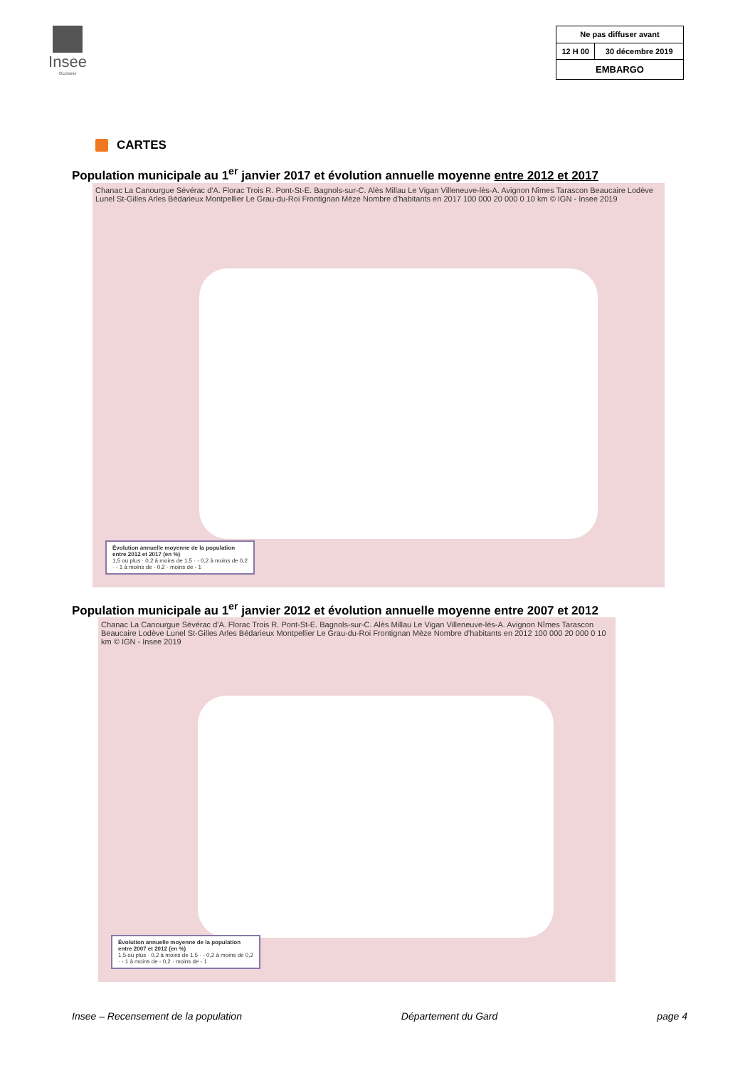Insee
Occitanie
| Ne pas diffuser avant | |
| 12 H 00 | 30 décembre 2019 |
| EMBARGO | |
CARTES
Population municipale au 1<sup>er</sup> janvier 2017 et évolution annuelle moyenne entre 2012 et 2017
Chanac La Canourgue Sévérac d'A. Florac Trois R. Pont-St-E. Bagnols-sur-C. Alès Millau Le Vigan Villeneuve-lès-A. Avignon Nîmes Tarascon Beaucaire Lodève Lunel St-Gilles Arles Bédarieux Montpellier Le Grau-du-Roi Frontignan Mèze Nombre d'habitants en 2017 100 000 20 000 0 10 km © IGN - Insee 2019
Évolution annuelle moyenne de la population entre 2012 et 2017 (en %)
1,5 ou plus · 0,2 à moins de 1,5 · - 0,2 à moins de 0,2 · - 1 à moins de - 0,2 · moins de - 1
Population municipale au 1<sup>er</sup> janvier 2012 et évolution annuelle moyenne entre 2007 et 2012
Chanac La Canourgue Sévérac d'A. Florac Trois R. Pont-St-E. Bagnols-sur-C. Alès Millau Le Vigan Villeneuve-lès-A. Avignon Nîmes Tarascon Beaucaire Lodève Lunel St-Gilles Arles Bédarieux Montpellier Le Grau-du-Roi Frontignan Mèze Nombre d'habitants en 2012 100 000 20 000 0 10 km © IGN - Insee 2019
Évolution annuelle moyenne de la population entre 2007 et 2012 (en %)
1,5 ou plus · 0,2 à moins de 1,5 · - 0,2 à moins de 0,2 · - 1 à moins de - 0,2 · moins de - 1
Insee – Recensement de la population Département du Gard page 4